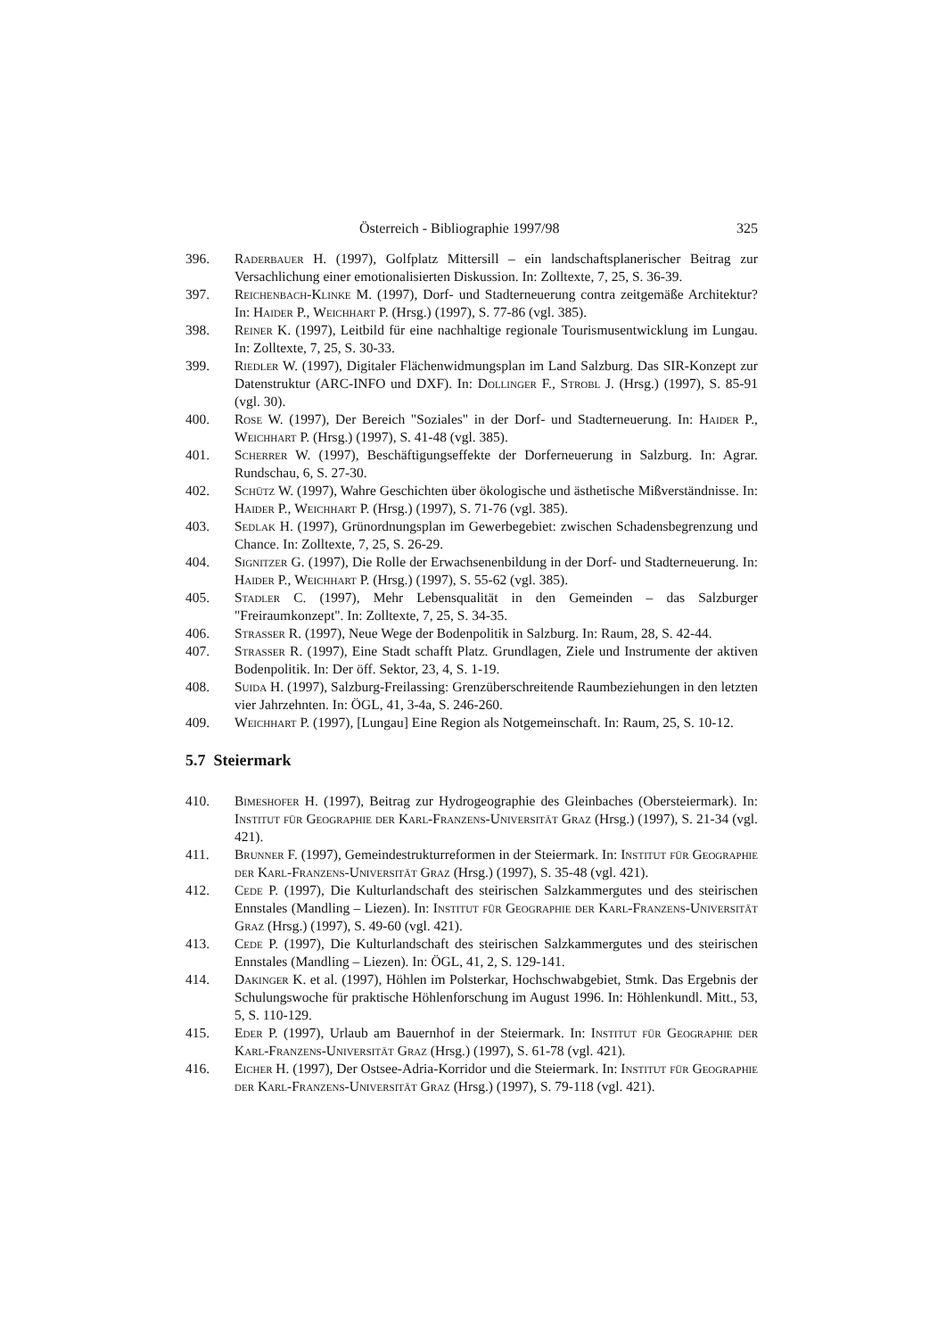Österreich - Bibliographie 1997/98 325
396. Raderbauer H. (1997), Golfplatz Mittersill – ein landschaftsplanerischer Beitrag zur Versachlichung einer emotionalisierten Diskussion. In: Zolltexte, 7, 25, S. 36-39.
397. Reichenbach-Klinke M. (1997), Dorf- und Stadterneuerung contra zeitgemäße Architektur? In: Haider P., Weichhart P. (Hrsg.) (1997), S. 77-86 (vgl. 385).
398. Reiner K. (1997), Leitbild für eine nachhaltige regionale Tourismusentwicklung im Lungau. In: Zolltexte, 7, 25, S. 30-33.
399. Riedler W. (1997), Digitaler Flächenwidmungsplan im Land Salzburg. Das SIR-Konzept zur Datenstruktur (ARC-INFO und DXF). In: Dollinger F., Strobl J. (Hrsg.) (1997), S. 85-91 (vgl. 30).
400. Rose W. (1997), Der Bereich "Soziales" in der Dorf- und Stadterneuerung. In: Haider P., Weichhart P. (Hrsg.) (1997), S. 41-48 (vgl. 385).
401. Scherrer W. (1997), Beschäftigungseffekte der Dorferneuerung in Salzburg. In: Agrar. Rundschau, 6, S. 27-30.
402. Schütz W. (1997), Wahre Geschichten über ökologische und ästhetische Mißverständnisse. In: Haider P., Weichhart P. (Hrsg.) (1997), S. 71-76 (vgl. 385).
403. Sedlak H. (1997), Grünordnungsplan im Gewerbegebiet: zwischen Schadensbegrenzung und Chance. In: Zolltexte, 7, 25, S. 26-29.
404. Signitzer G. (1997), Die Rolle der Erwachsenenbildung in der Dorf- und Stadterneuerung. In: Haider P., Weichhart P. (Hrsg.) (1997), S. 55-62 (vgl. 385).
405. Stadler C. (1997), Mehr Lebensqualität in den Gemeinden – das Salzburger "Freiraumkonzept". In: Zolltexte, 7, 25, S. 34-35.
406. Strasser R. (1997), Neue Wege der Bodenpolitik in Salzburg. In: Raum, 28, S. 42-44.
407. Strasser R. (1997), Eine Stadt schafft Platz. Grundlagen, Ziele und Instrumente der aktiven Bodenpolitik. In: Der öff. Sektor, 23, 4, S. 1-19.
408. Suida H. (1997), Salzburg-Freilassing: Grenzüberschreitende Raumbeziehungen in den letzten vier Jahrzehnten. In: ÖGL, 41, 3-4a, S. 246-260.
409. Weichhart P. (1997), [Lungau] Eine Region als Notgemeinschaft. In: Raum, 25, S. 10-12.
5.7 Steiermark
410. Bimeshofer H. (1997), Beitrag zur Hydrogeographie des Gleinbaches (Obersteiermark). In: Institut für Geographie der Karl-Franzens-Universität Graz (Hrsg.) (1997), S. 21-34 (vgl. 421).
411. Brunner F. (1997), Gemeindestrukturreformen in der Steiermark. In: Institut für Geographie der Karl-Franzens-Universität Graz (Hrsg.) (1997), S. 35-48 (vgl. 421).
412. Cede P. (1997), Die Kulturlandschaft des steirischen Salzkammergutes und des steirischen Ennstales (Mandling – Liezen). In: Institut für Geographie der Karl-Franzens-Universität Graz (Hrsg.) (1997), S. 49-60 (vgl. 421).
413. Cede P. (1997), Die Kulturlandschaft des steirischen Salzkammergutes und des steirischen Ennstales (Mandling – Liezen). In: ÖGL, 41, 2, S. 129-141.
414. Dakinger K. et al. (1997), Höhlen im Polsterkar, Hochschwabgebiet, Stmk. Das Ergebnis der Schulungswoche für praktische Höhlenforschung im August 1996. In: Höhlenkundl. Mitt., 53, 5, S. 110-129.
415. Eder P. (1997), Urlaub am Bauernhof in der Steiermark. In: Institut für Geographie der Karl-Franzens-Universität Graz (Hrsg.) (1997), S. 61-78 (vgl. 421).
416. Eicher H. (1997), Der Ostsee-Adria-Korridor und die Steiermark. In: Institut für Geographie der Karl-Franzens-Universität Graz (Hrsg.) (1997), S. 79-118 (vgl. 421).